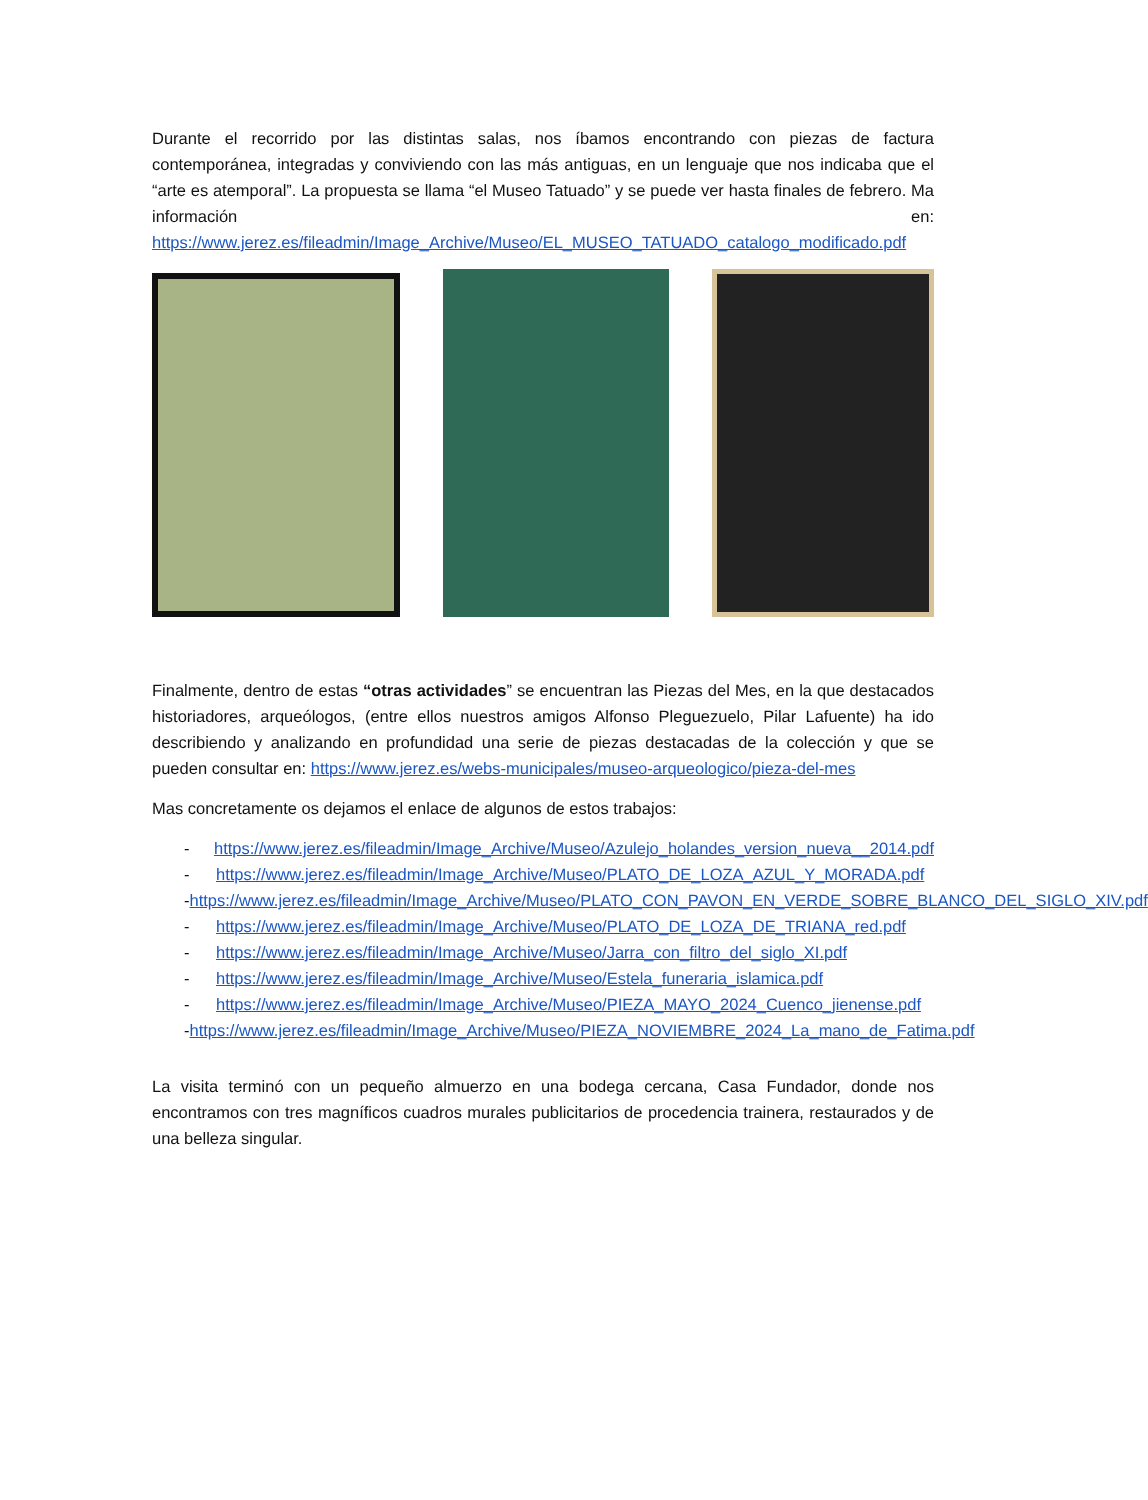Durante el recorrido por las distintas salas, nos íbamos encontrando con piezas de factura contemporánea, integradas y conviviendo con las más antiguas, en un lenguaje que nos indicaba que el “arte es atemporal”. La propuesta se llama “el Museo Tatuado” y se puede ver hasta finales de febrero. Ma información en: https://www.jerez.es/fileadmin/Image_Archive/Museo/EL_MUSEO_TATUADO_catalogo_modificado.pdf
Finalmente, dentro de estas “otras actividades” se encuentran las Piezas del Mes, en la que destacados historiadores, arqueólogos, (entre ellos nuestros amigos Alfonso Pleguezuelo, Pilar Lafuente) ha ido describiendo y analizando en profundidad una serie de piezas destacadas de la colección y que se pueden consultar en: https://www.jerez.es/webs-municipales/museo-arqueologico/pieza-del-mes
Mas concretamente os dejamos el enlace de algunos de estos trabajos:
- https://www.jerez.es/fileadmin/Image_Archive/Museo/Azulejo_holandes_version_nueva__2014.pdf
- https://www.jerez.es/fileadmin/Image_Archive/Museo/PLATO_DE_LOZA_AZUL_Y_MORADA.pdf
- https://www.jerez.es/fileadmin/Image_Archive/Museo/PLATO_CON_PAVON_EN_VERDE_SOBRE_BLANCO_DEL_SIGLO_XIV.pdf
- https://www.jerez.es/fileadmin/Image_Archive/Museo/PLATO_DE_LOZA_DE_TRIANA_red.pdf
- https://www.jerez.es/fileadmin/Image_Archive/Museo/Jarra_con_filtro_del_siglo_XI.pdf
- https://www.jerez.es/fileadmin/Image_Archive/Museo/Estela_funeraria_islamica.pdf
- https://www.jerez.es/fileadmin/Image_Archive/Museo/PIEZA_MAYO_2024_Cuenco_jienense.pdf
- https://www.jerez.es/fileadmin/Image_Archive/Museo/PIEZA_NOVIEMBRE_2024_La_mano_de_Fatima.pdf
La visita terminó con un pequeño almuerzo en una bodega cercana, Casa Fundador, donde nos encontramos con tres magníficos cuadros murales publicitarios de procedencia trainera, restaurados y de una belleza singular.